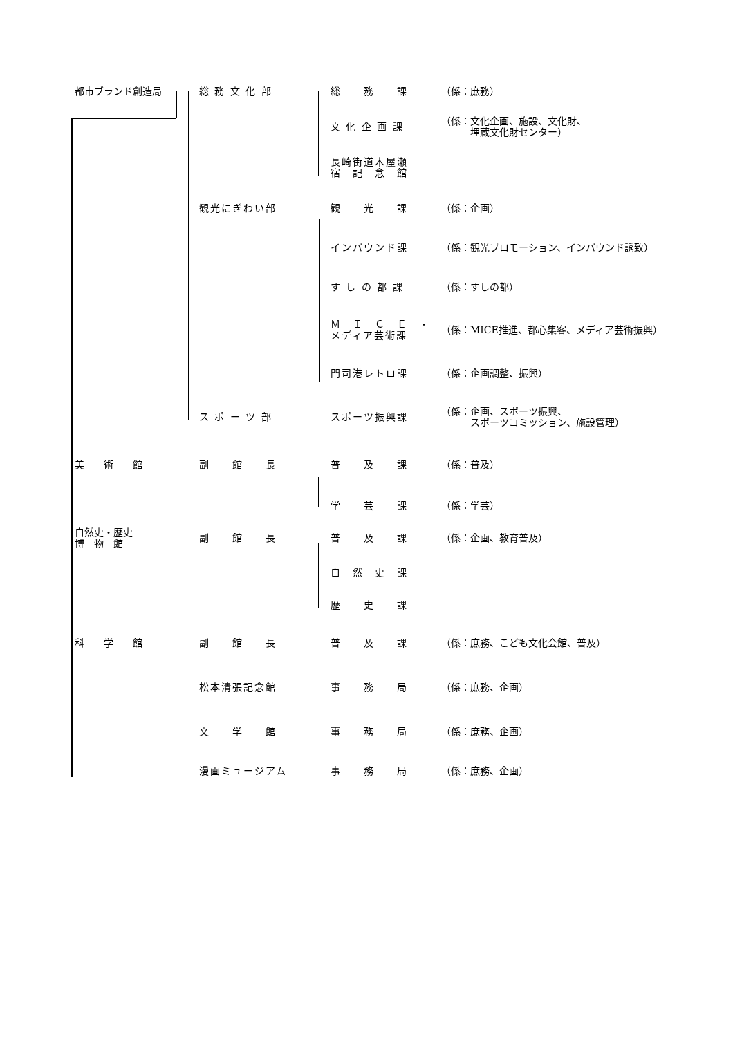| 都市ブランド創造局 | 総 務 文 化 部 | 総 務 課 | （係：庶務） |
| | | 文 化 企 画 課 | （係：文化企画、施設、文化財、 埋蔵文化財センター） |
| | | 長崎街道木屋瀬 宿 記 念 館 | |
| | 観光にぎわい部 | 観 光 課 | （係：企画） |
| | | インバウンド課 | （係：観光プロモーション、インバウンド誘致） |
| | | す し の 都 課 | （係：すしの都） |
| | | Ｍ Ｉ Ｃ Ｅ ・ メディア芸術課 | （係：MICE推進、都心集客、メディア芸術振興） |
| | | 門司港レトロ課 | （係：企画調整、振興） |
| | ス ポ ー ツ 部 | スポーツ振興課 | （係：企画、スポーツ振興、 スポーツコミッション、施設管理） |
| 美 術 館 | 副 館 長 | 普 及 課 | （係：普及） |
| | | 学 芸 課 | （係：学芸） |
| 自然史・歴史 博 物 館 | 副 館 長 | 普 及 課 | （係：企画、教育普及） |
| | | 自 然 史 課 | |
| | | 歴 史 課 | |
| 科 学 館 | 副 館 長 | 普 及 課 | （係：庶務、こども文化会館、普及） |
| | 松本清張記念館 | 事 務 局 | （係：庶務、企画） |
| | 文 学 館 | 事 務 局 | （係：庶務、企画） |
| | 漫画ミュージアム | 事 務 局 | （係：庶務、企画） |